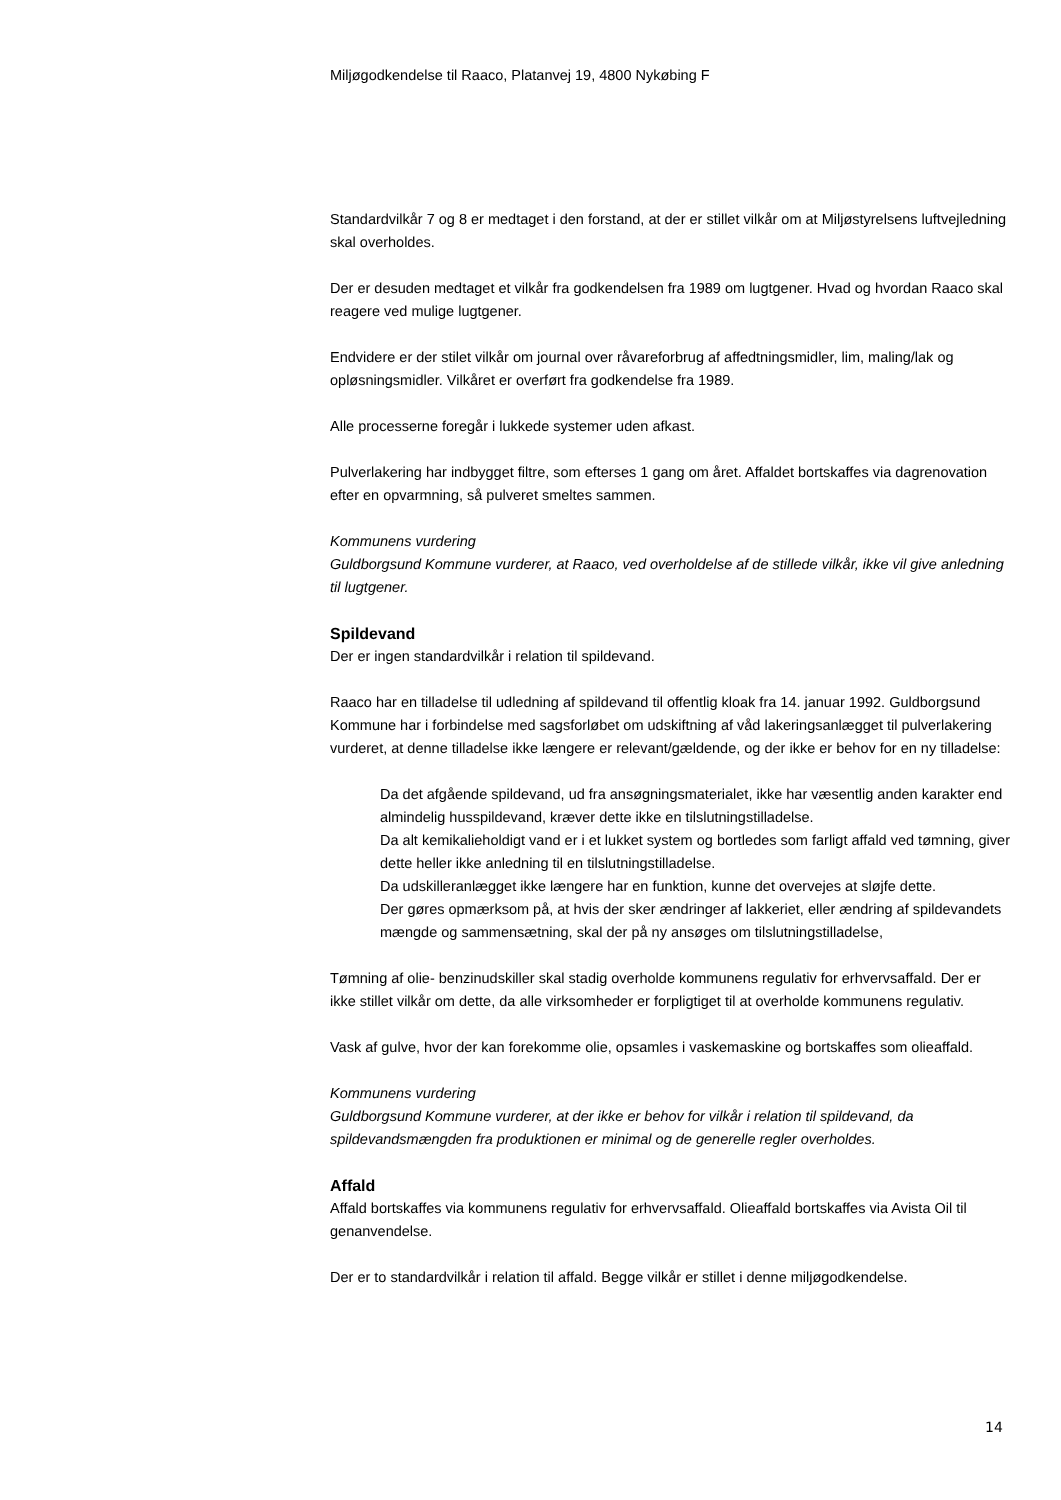Miljøgodkendelse til Raaco, Platanvej 19, 4800 Nykøbing F
Standardvilkår 7 og 8 er medtaget i den forstand, at der er stillet vilkår om at Miljøstyrelsens luftvejledning skal overholdes.
Der er desuden medtaget et vilkår fra godkendelsen fra 1989 om lugtgener. Hvad og hvordan Raaco skal reagere ved mulige lugtgener.
Endvidere er der stilet vilkår om journal over råvareforbrug af affedtningsmidler, lim, maling/lak og opløsningsmidler. Vilkåret er overført fra godkendelse fra 1989.
Alle processerne foregår i lukkede systemer uden afkast.
Pulverlakering har indbygget filtre, som efterses 1 gang om året. Affaldet bortskaffes via dagrenovation efter en opvarmning, så pulveret smeltes sammen.
Kommunens vurdering
Guldborgsund Kommune vurderer, at Raaco, ved overholdelse af de stillede vilkår, ikke vil give anledning til lugtgener.
Spildevand
Der er ingen standardvilkår i relation til spildevand.
Raaco har en tilladelse til udledning af spildevand til offentlig kloak fra 14. januar 1992. Guldborgsund Kommune har i forbindelse med sagsforløbet om udskiftning af våd lakeringsanlægget til pulverlakering vurderet, at denne tilladelse ikke længere er relevant/gældende, og der ikke er behov for en ny tilladelse:
Da det afgående spildevand, ud fra ansøgningsmaterialet, ikke har væsentlig anden karakter end almindelig husspildevand, kræver dette ikke en tilslutningstilladelse.
Da alt kemikalieholdigt vand er i et lukket system og bortledes som farligt affald ved tømning, giver dette heller ikke anledning til en tilslutningstilladelse.
Da udskilleranlægget ikke længere har en funktion, kunne det overvejes at sløjfe dette.
Der gøres opmærksom på, at hvis der sker ændringer af lakkeriet, eller ændring af spildevandets mængde og sammensætning, skal der på ny ansøges om tilslutningstilladelse,
Tømning af olie- benzinudskiller skal stadig overholde kommunens regulativ for erhvervsaffald. Der er ikke stillet vilkår om dette, da alle virksomheder er forpligtiget til at overholde kommunens regulativ.
Vask af gulve, hvor der kan forekomme olie, opsamles i vaskemaskine og bortskaffes som olieaffald.
Kommunens vurdering
Guldborgsund Kommune vurderer, at der ikke er behov for vilkår i relation til spildevand, da spildevandsmængden fra produktionen er minimal og de generelle regler overholdes.
Affald
Affald bortskaffes via kommunens regulativ for erhvervsaffald. Olieaffald bortskaffes via Avista Oil til genanvendelse.
Der er to standardvilkår i relation til affald. Begge vilkår er stillet i denne miljøgodkendelse.
14